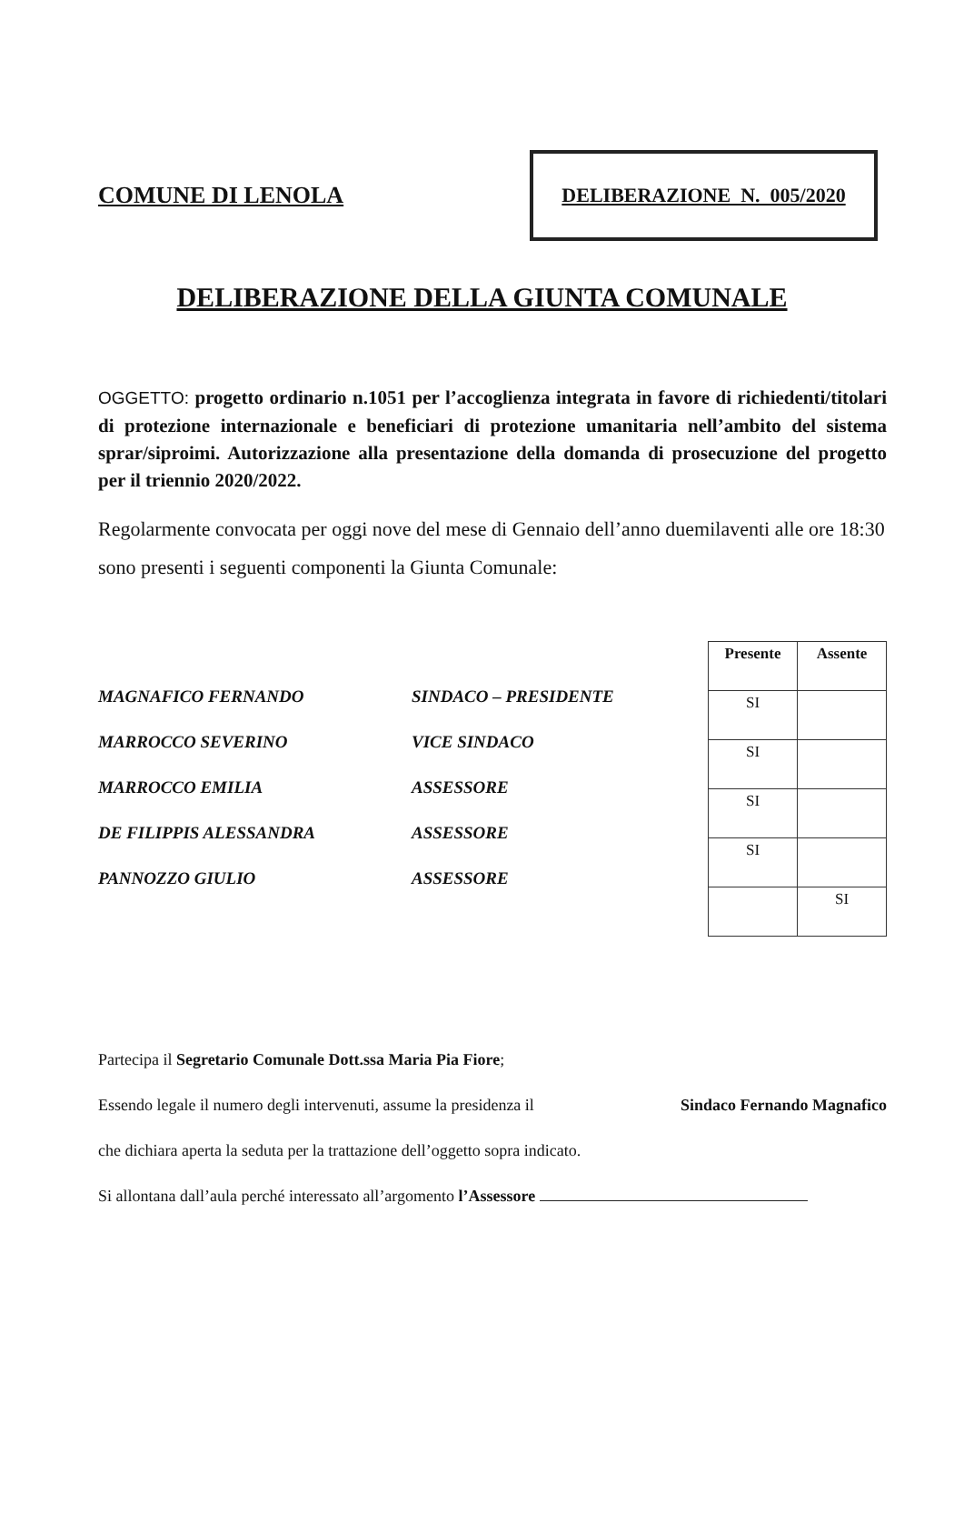COMUNE DI LENOLA
DELIBERAZIONE N. 005/2020
DELIBERAZIONE DELLA GIUNTA COMUNALE
OGGETTO: progetto ordinario n.1051 per l’accoglienza integrata in favore di richiedenti/titolari di protezione internazionale e beneficiari di protezione umanitaria nell’ambito del sistema sprar/siproimi. Autorizzazione alla presentazione della domanda di prosecuzione del progetto per il triennio 2020/2022.
Regolarmente convocata per oggi nove del mese di Gennaio dell’anno duemilaventi alle ore 18:30 sono presenti i seguenti componenti la Giunta Comunale:
MAGNAFICO FERNANDO SINDACO – PRESIDENTE
MARROCCO SEVERINO VICE SINDACO
MARROCCO EMILIA ASSESSORE
DE FILIPPIS ALESSANDRA ASSESSORE
PANNOZZO GIULIO ASSESSORE
| Presente | Assente |
| --- | --- |
| SI | |
| SI | |
| SI | |
| SI | |
| | SI |
Partecipa il Segretario Comunale Dott.ssa Maria Pia Fiore;
Essendo legale il numero degli intervenuti, assume la presidenza il Sindaco Fernando Magnafico
che dichiara aperta la seduta per la trattazione dell’oggetto sopra indicato.
Si allontana dall’aula perché interessato all’argomento l’Assessore